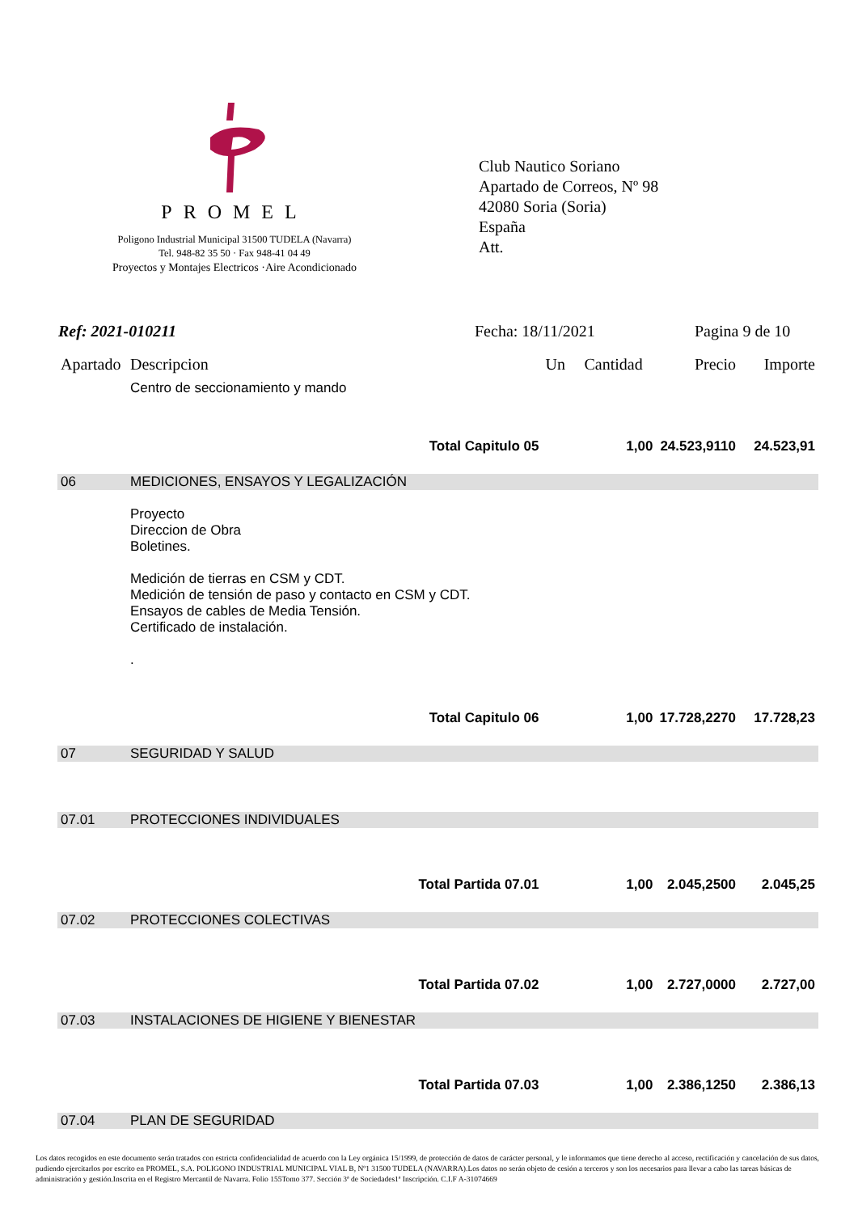PROMEL
Poligono Industrial Municipal 31500 TUDELA (Navarra)
Tel. 948-82 35 50 · Fax 948-41 04 49
Proyectos y Montajes Electricos ·Aire Acondicionado
Club Nautico Soriano
Apartado de Correos, Nº 98
42080 Soria (Soria)
España
Att.
Ref: 2021-010211 Fecha: 18/11/2021 Pagina 9 de 10
| Apartado | Descripcion | Un | Cantidad | Precio | Importe |
| --- | --- | --- | --- | --- | --- |
| | Centro de seccionamiento y mando | | | | |
| Total Capitulo 05 | | 1,00 | | 24.523,9110 | 24.523,91 |
| 06 | MEDICIONES, ENSAYOS Y LEGALIZACIÓN | | | | |
| | Proyecto Direccion de Obra Boletines. Medición de tierras en CSM y CDT. Medición de tensión de paso y contacto en CSM y CDT. Ensayos de cables de Media Tensión. Certificado de instalación. . | | | | |
| Total Capitulo 06 | | 1,00 | | 17.728,2270 | 17.728,23 |
| 07 | SEGURIDAD Y SALUD | | | | |
| 07.01 | PROTECCIONES INDIVIDUALES | | | | |
| Total Partida 07.01 | | 1,00 | | 2.045,2500 | 2.045,25 |
| 07.02 | PROTECCIONES COLECTIVAS | | | | |
| Total Partida 07.02 | | 1,00 | | 2.727,0000 | 2.727,00 |
| 07.03 | INSTALACIONES DE HIGIENE Y BIENESTAR | | | | |
| Total Partida 07.03 | | 1,00 | | 2.386,1250 | 2.386,13 |
| 07.04 | PLAN DE SEGURIDAD | | | | |
Los datos recogidos en este documento serán tratados con estricta confidencialidad de acuerdo con la Ley orgánica 15/1999, de protección de datos de carácter personal, y le informamos que tiene derecho al acceso, rectificación y cancelación de sus datos, pudiendo ejercitarlos por escrito en PROMEL, S.A. POLIGONO INDUSTRIAL MUNICIPAL VIAL B, Nº1 31500 TUDELA (NAVARRA).Los datos no serán objeto de cesión a terceros y son los necesarios para llevar a cabo las tareas básicas de administración y gestión.Inscrita en el Registro Mercantil de Navarra. Folio 155Tomo 377. Sección 3ª de Sociedades1ª Inscripción. C.I.F A-31074669